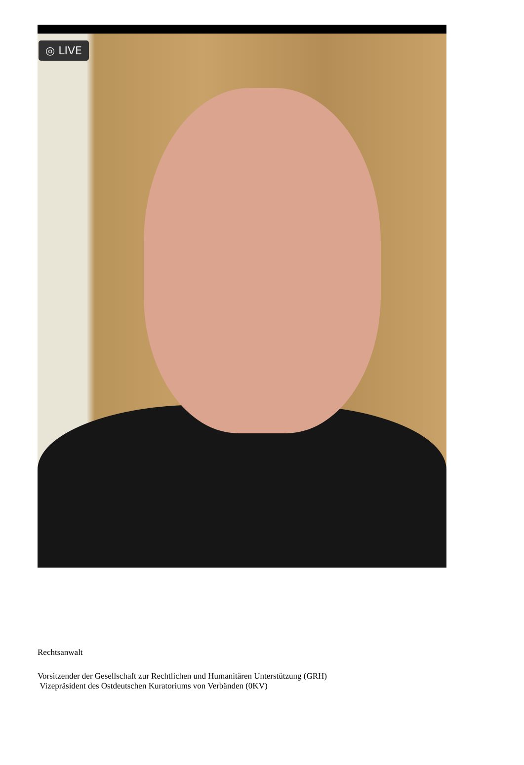◎ LIVE
Rechtsanwalt
Vorsitzender der Gesellschaft zur Rechtlichen und Humanitären Unterstützung (GRH)
Vizepräsident des Ostdeutschen Kuratoriums von Verbänden (0KV)